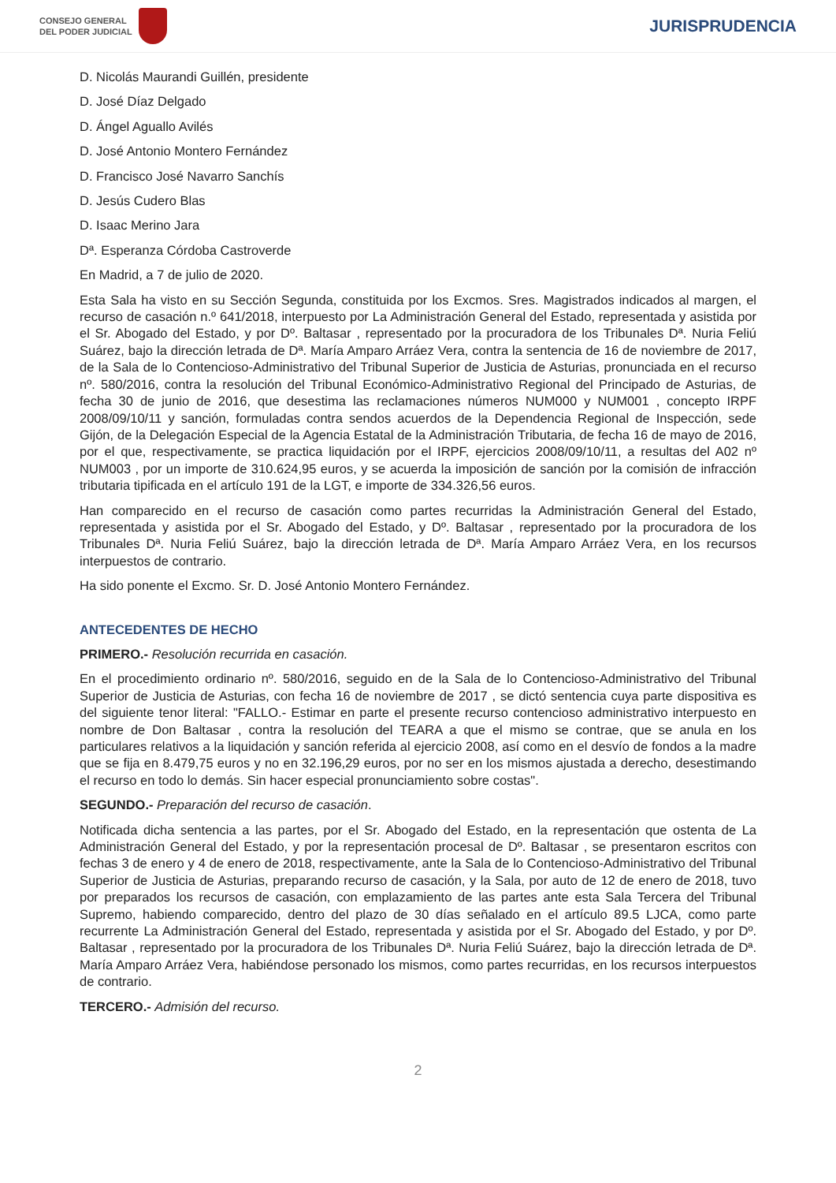CONSEJO GENERAL
DEL PODER JUDICIAL
JURISPRUDENCIA
D. Nicolás Maurandi Guillén, presidente
D. José Díaz Delgado
D. Ángel Aguallo Avilés
D. José Antonio Montero Fernández
D. Francisco José Navarro Sanchís
D. Jesús Cudero Blas
D. Isaac Merino Jara
Dª. Esperanza Córdoba Castroverde
En Madrid, a 7 de julio de 2020.
Esta Sala ha visto en su Sección Segunda, constituida por los Excmos. Sres. Magistrados indicados al margen, el recurso de casación n.º 641/2018, interpuesto por La Administración General del Estado, representada y asistida por el Sr. Abogado del Estado, y por Dº. Baltasar , representado por la procuradora de los Tribunales Dª. Nuria Feliú Suárez, bajo la dirección letrada de Dª. María Amparo Arráez Vera, contra la sentencia de 16 de noviembre de 2017, de la Sala de lo Contencioso-Administrativo del Tribunal Superior de Justicia de Asturias, pronunciada en el recurso nº. 580/2016, contra la resolución del Tribunal Económico-Administrativo Regional del Principado de Asturias, de fecha 30 de junio de 2016, que desestima las reclamaciones números NUM000 y NUM001 , concepto IRPF 2008/09/10/11 y sanción, formuladas contra sendos acuerdos de la Dependencia Regional de Inspección, sede Gijón, de la Delegación Especial de la Agencia Estatal de la Administración Tributaria, de fecha 16 de mayo de 2016, por el que, respectivamente, se practica liquidación por el IRPF, ejercicios 2008/09/10/11, a resultas del A02 nº NUM003 , por un importe de 310.624,95 euros, y se acuerda la imposición de sanción por la comisión de infracción tributaria tipificada en el artículo 191 de la LGT, e importe de 334.326,56 euros.
Han comparecido en el recurso de casación como partes recurridas la Administración General del Estado, representada y asistida por el Sr. Abogado del Estado, y Dº. Baltasar , representado por la procuradora de los Tribunales Dª. Nuria Feliú Suárez, bajo la dirección letrada de Dª. María Amparo Arráez Vera, en los recursos interpuestos de contrario.
Ha sido ponente el Excmo. Sr. D. José Antonio Montero Fernández.
ANTECEDENTES DE HECHO
PRIMERO.- Resolución recurrida en casación.
En el procedimiento ordinario nº. 580/2016, seguido en de la Sala de lo Contencioso-Administrativo del Tribunal Superior de Justicia de Asturias, con fecha 16 de noviembre de 2017 , se dictó sentencia cuya parte dispositiva es del siguiente tenor literal: "FALLO.- Estimar en parte el presente recurso contencioso administrativo interpuesto en nombre de Don Baltasar , contra la resolución del TEARA a que el mismo se contrae, que se anula en los particulares relativos a la liquidación y sanción referida al ejercicio 2008, así como en el desvío de fondos a la madre que se fija en 8.479,75 euros y no en 32.196,29 euros, por no ser en los mismos ajustada a derecho, desestimando el recurso en todo lo demás. Sin hacer especial pronunciamiento sobre costas".
SEGUNDO.- Preparación del recurso de casación.
Notificada dicha sentencia a las partes, por el Sr. Abogado del Estado, en la representación que ostenta de La Administración General del Estado, y por la representación procesal de Dº. Baltasar , se presentaron escritos con fechas 3 de enero y 4 de enero de 2018, respectivamente, ante la Sala de lo Contencioso-Administrativo del Tribunal Superior de Justicia de Asturias, preparando recurso de casación, y la Sala, por auto de 12 de enero de 2018, tuvo por preparados los recursos de casación, con emplazamiento de las partes ante esta Sala Tercera del Tribunal Supremo, habiendo comparecido, dentro del plazo de 30 días señalado en el artículo 89.5 LJCA, como parte recurrente La Administración General del Estado, representada y asistida por el Sr. Abogado del Estado, y por Dº. Baltasar , representado por la procuradora de los Tribunales Dª. Nuria Feliú Suárez, bajo la dirección letrada de Dª. María Amparo Arráez Vera, habiéndose personado los mismos, como partes recurridas, en los recursos interpuestos de contrario.
TERCERO.- Admisión del recurso.
2